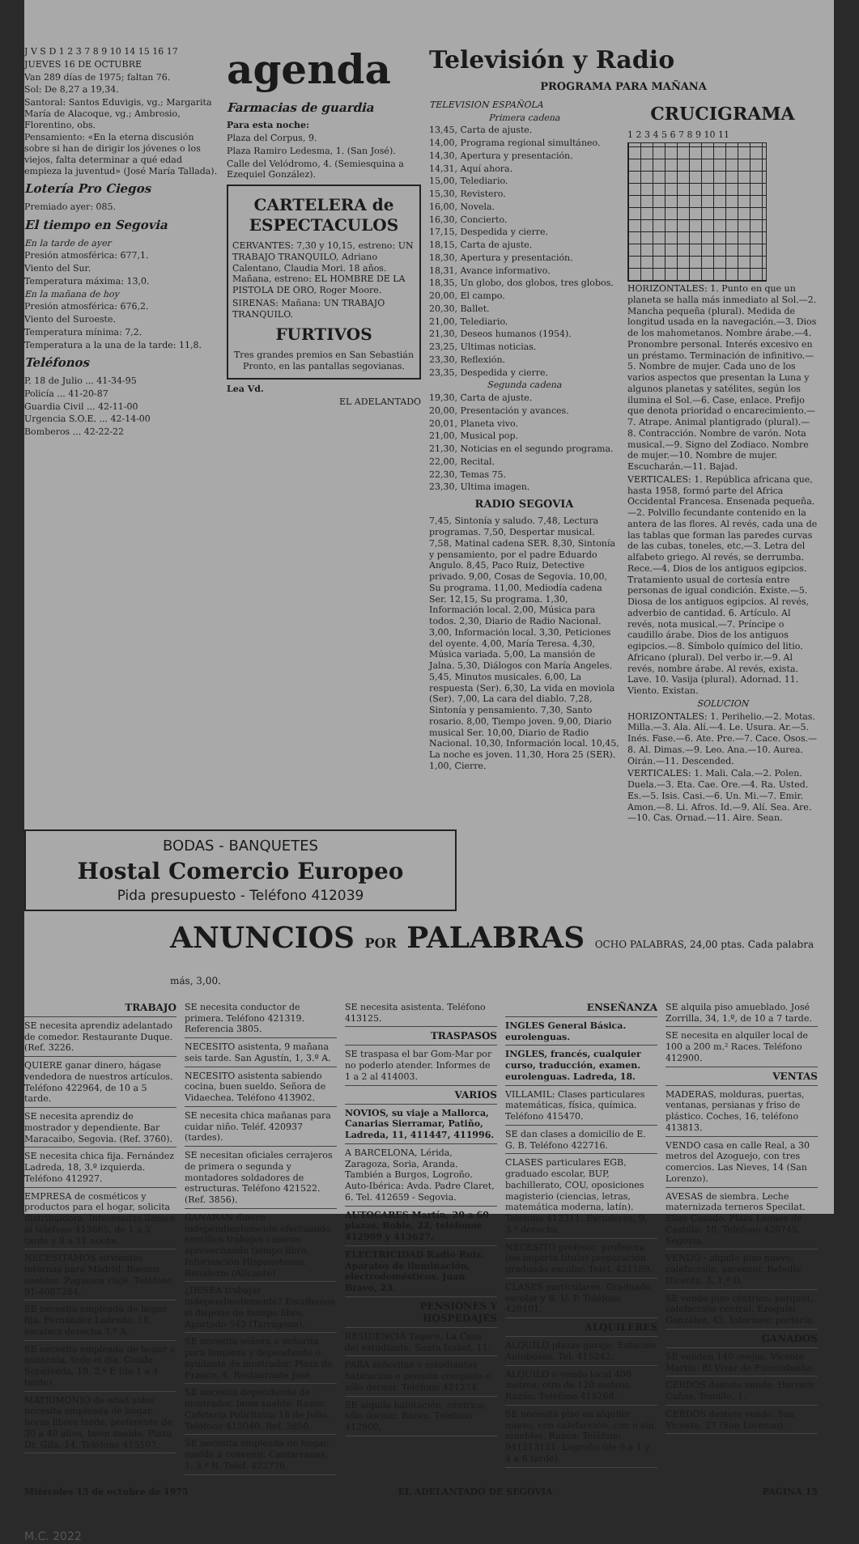J V S D 1 2 3 7 8 9 10 14 15 16 17
JUEVES 16 DE OCTUBRE
Van 289 días de 1975; faltan 76.
Sol: De 8,27 a 19,34.
Santoral: Santos Eduvigis, vg.; Margarita María de Alacoque, vg.; Ambrosio, Florentino, obs.
Pensamiento: «En la eterna discusión sobre si han de dirigir los jóvenes o los viejos, falta determinar a qué edad empieza la juventud» (José María Tallada).
Lotería Pro Ciegos
Premiado ayer: 085.
El tiempo en Segovia
En la tarde de ayer
Presión atmosférica: 677,1.
Viento del Sur.
Temperatura máxima: 13,0.
En la mañana de hoy
Presión atmosférica: 676,2.
Viento del Suroeste.
Temperatura mínima: 7,2.
Temperatura a la una de la tarde: 11,8.
Teléfonos
P. 18 de Julio ... 41-34-95
Policía ... 41-20-87
Guardia Civil ... 42-11-00
Urgencia S.O.E. ... 42-14-00
Bomberos ... 42-22-22
agenda
Farmacias de guardia
Para esta noche:
Plaza del Corpus, 9.
Plaza Ramiro Ledesma, 1. (San José).
Calle del Velódromo, 4. (Semiesquina a Ezequiel González).
CARTELERA de ESPECTACULOS
CERVANTES: 7,30 y 10,15, estreno: UN TRABAJO TRANQUILO, Adriano Calentano, Claudia Mori. 18 años. Mañana, estreno: EL HOMBRE DE LA PISTOLA DE ORO, Roger Moore.
SIRENAS: Mañana: UN TRABAJO TRANQUILO.
FURTIVOS
Tres grandes premios en San Sebastián
Pronto, en las pantallas segovianas.
Lea Vd.
EL ADELANTADO
Televisión y Radio
PROGRAMA PARA MAÑANA
TELEVISION ESPAÑOLA
Primera cadena
13,45, Carta de ajuste.
14,00, Programa regional simultáneo.
14,30, Apertura y presentación.
14,31, Aquí ahora.
15,00, Telediario.
15,30, Revistero.
16,00, Novela.
16,30, Concierto.
17,15, Despedida y cierre.
18,15, Carta de ajuste.
18,30, Apertura y presentación.
18,31, Avance informativo.
18,35, Un globo, dos globos, tres globos.
20,00, El campo.
20,30, Ballet.
21,00, Telediario.
21,30, Deseos humanos (1954).
23,25, Ultimas noticias.
23,30, Reflexión.
23,35, Despedida y cierre.
Segunda cadena
19,30, Carta de ajuste.
20,00, Presentación y avances.
20,01, Planeta vivo.
21,00, Musical pop.
21,30, Noticias en el segundo programa.
22,00, Recital.
22,30, Temas 75.
23,30, Ultima imagen.
RADIO SEGOVIA
7,45, Sintonía y saludo. 7,48, Lectura programas. 7,50, Despertar musical. 7,58, Matinal cadena SER. 8,30, Sintonía y pensamiento, por el padre Eduardo Angulo. 8,45, Paco Ruiz, Detective privado. 9,00, Cosas de Segovia. 10,00, Su programa. 11,00, Mediodía cadena Ser. 12,15, Su programa. 1,30, Información local. 2,00, Música para todos. 2,30, Diario de Radio Nacional. 3,00, Información local. 3,30, Peticiones del oyente. 4,00, María Teresa. 4,30, Música variada. 5,00, La mansión de Jalna. 5,30, Diálogos con María Angeles. 5,45, Minutos musicales. 6,00, La respuesta (Ser). 6,30, La vida en moviola (Ser). 7,00, La cara del diablo. 7,28, Sintonía y pensamiento. 7,30, Santo rosario. 8,00, Tiempo joven. 9,00, Diario musical Ser. 10,00, Diario de Radio Nacional. 10,30, Información local. 10,45, La noche es joven. 11,30, Hora 25 (SER). 1,00, Cierre.
CRUCIGRAMA
1 2 3 4 5 6 7 8 9 10 11
HORIZONTALES: 1. Punto en que un planeta se halla más inmediato al Sol.—2. Mancha pequeña (plural). Medida de longitud usada en la navegación.—3. Dios de los mahometanos. Nombre árabe.—4. Pronombre personal. Interés excesivo en un préstamo. Terminación de infinitivo.—5. Nombre de mujer. Cada uno de los varios aspectos que presentan la Luna y algunos planetas y satélites, según los ilumina el Sol.—6. Case, enlace. Prefijo que denota prioridad o encarecimiento.—7. Atrape. Animal plantigrado (plural).—8. Contracción. Nombre de varón. Nota musical.—9. Signo del Zodiaco. Nombre de mujer.—10. Nombre de mujer. Escucharán.—11. Bajad.
VERTICALES: 1. República africana que, hasta 1958, formó parte del Africa Occidental Francesa. Ensenada pequeña.—2. Polvillo fecundante contenido en la antera de las flores. Al revés, cada una de las tablas que forman las paredes curvas de las cubas, toneles, etc.—3. Letra del alfabeto griego. Al revés, se derrumba. Rece.—4. Dios de los antiguos egipcios. Tratamiento usual de cortesía entre personas de igual condición. Existe.—5. Diosa de los antiguos egipcios. Al revés, adverbio de cantidad. 6. Artículo. Al revés, nota musical.—7. Príncipe o caudillo árabe. Dios de los antiguos egipcios.—8. Símbolo químico del litio. Africano (plural). Del verbo ir.—9. Al revés, nombre árabe. Al revés, exista. Lave. 10. Vasija (plural). Adornad. 11. Viento. Existan.
SOLUCION
HORIZONTALES: 1. Perihelio.—2. Motas. Milla.—3. Ala. Alí.—4. Le. Usura. Ar.—5. Inés. Fase.—6. Ate. Pre.—7. Cace. Osos.—8. Al. Dimas.—9. Leo. Ana.—10. Aurea. Oirán.—11. Descended.
VERTICALES: 1. Mali. Cala.—2. Polen. Duela.—3. Eta. Cae. Ore.—4. Ra. Usted. Es.—5. Isis. Casi.—6. Un. Mi.—7. Emir. Amon.—8. Li. Afros. Id.—9. Alí. Sea. Are.—10. Cas. Ornad.—11. Aire. Sean.
BODAS - BANQUETES
Hostal Comercio Europeo
Pida presupuesto - Teléfono 412039
ANUNCIOS POR PALABRAS OCHO PALABRAS, 24,00 ptas. Cada palabra más, 3,00.
TRABAJO
SE necesita aprendiz adelantado de comedor. Restaurante Duque. (Ref. 3226.
QUIERE ganar dinero, hágase vendedora de nuestros artículos. Teléfono 422964, de 10 a 5 tarde.
SE necesita aprendiz de mostrador y dependiente. Bar Maracaibo, Segovia. (Ref. 3760).
SE necesita chica fija. Fernández Ladreda, 18, 3.º izquierda. Teléfono 412927.
EMPRESA de cosméticos y productos para el hogar, solicita distribuidora. Interesadas llamen al teléfono 413665, de 1 a 5 tarde y 8 a 11 noche.
NECESITAMOS sirvientas internas para Madrid. Buenos sueldos. Pagamos viaje. Teléfono 91-4087284.
SE necesita empleada de hogar fija. Fernández Ladreda, 18, escalera derecha 3.º A.
SE necesita empleada de hogar o asistenta, todo el día. Conde Sepúlveda, 19, 2.º E (de 1 a 4 tarde).
MATRIMONIO de edad solos necesita empleada de hogar, horas libres tarde, preferente de 30 a 40 años, buen sueldo. Plaza Dr. Gila, 14. Teléfono 415107.
SE necesita conductor de primera. Teléfono 421319. Referencia 3805.
NECESITO asistenta, 9 mañana seis tarde. San Agustín, 1, 3.º A.
NECESITO asistenta sabiendo cocina, buen sueldo. Señora de Vidaechea. Teléfono 413902.
SE necesita chica mañanas para cuidar niño. Teléf. 420937 (tardes).
SE necesitan oficiales cerrajeros de primera o segunda y montadores soldadores de estructuras. Teléfono 421522. (Ref. 3856).
GANARAN dinero independientemente efectuando sencillos trabajos caseros aprovechando tiempo libre. Información Hispanotensa. Benidorm (Alicante)
¿DESEA trabajar independientemente? Escríbanos si dispone de tiempo libre. Apartado 543 (Tarragona).
SE necesita señora o señorita para limpieza y dependiente o ayudante de mostrador. Plaza de Franco, 4. Restaurante José.
SE necesita dependiente de mostrador, buen sueldo. Razón Cafetería Policlínica 18 de Julio. Teléfono 415040. Ref. 3850.
SE necesita empleada de hogar, sueldo a convenir. Cantarranas, 1, 3.º B. Teléf. 422776.
SE necesita asistenta. Teléfono 413125.
TRASPASOS
SE traspasa el bar Gom-Mar por no poderlo atender. Informes de 1 a 2 al 414003.
VARIOS
NOVIOS, su viaje a Mallorca, Canarias Sierramar, Patiño, Ladreda, 11, 411447, 411996.
A BARCELONA, Lérida, Zaragoza, Soria, Aranda. También a Burgos, Logroño. Auto-Ibérica: Avda. Padre Claret, 6. Tel. 412659 - Segovia.
AUTOCARES Martín, 20 a 60 plazas. Roble, 22, teléfonos 412909 y 413627.
ELECTRICIDAD Radio Ruiz. Aparatos de iluminación, electrodomésticos. Juan Bravo, 23.
PENSIONES Y HOSPEDAJES
RESIDENCIA Tagore. La Casa del estudiante. Santa Isabel, 11.
PARA señoritas o estudiantas habitación o pensión completa o sólo dormir. Teléfono 421274.
SE alquila habitación, céntrica, sólo dormir. Races. Teléfono 412900.
ENSEÑANZA
INGLES General Básica. eurolenguas.
INGLES, francés, cualquier curso, traducción, examen. eurolenguas. Ladreda, 18.
VILLAMIL: Clases particulares matemáticas, física, química. Teléfono 415470.
SE dan clases a domicilio de E. G. B. Teléfono 422716.
CLASES particulares EGB, graduado escolar, BUP, bachillerato, COU, oposiciones magisterio (ciencias, letras, matemática moderna, latín). Teléfono 412311. Escuderos, 9, 3.º derecha.
NECESITO profesor, profesora (no importa título) preparación graduado escolar. Teléf. 421189.
CLASES particulares. Graduado escolar y B. U. P. Teléfono 420101.
ALQUILERES
ALQUILO plazas garaje. Estación Autobuses. Tel. 415242.
ALQUILO o vendo local 400 metros, otro de 120 metros. Razón: Teléfono 415268.
SE necesita piso en alquiler nuevo, con calefacción, con o sin muebles. Razón: Teléfono 941213121. Logroño (de 9 a 1 y 4 a 6 tarde).
SE alquila piso amueblado. José Zorrilla, 34, 1.º, de 10 a 7 tarde.
SE necesita en alquiler local de 100 a 200 m.² Races. Teléfono 412900.
VENTAS
MADERAS, molduras, puertas, ventanas, persianas y friso de plástico. Coches, 16, teléfono 413813.
VENDO casa en calle Real, a 30 metros del Azoguejo, con tres comercios. Las Nieves, 14 (San Lorenzo).
AVESAS de siembra. Leche maternizada terneros Specilat. Elías Casado. Plaza Leones de Castilla, 10. Teléfono 420745. Segovia.
VENDO - alquilo piso nuevo, calefacción, ascensor. Rebollo Dicenta, 3, 1.º D.
SE vende piso céntrico, parquet, calefacción central. Ezequiel González, 43. Informes: portería.
GANADOS
SE venden 140 ovejas. Vicente Martín. El Vivar de Fuentidueña.
CERDOS destete vende. Herrero Cañas. Tomillo, 1.
CERDOS destete vendo. San Vicente, 27 (San Lorenzo).
Miércoles 15 de octubre de 1975 EL ADELANTADO DE SEGOVIA PAGINA 15
M.C. 2022